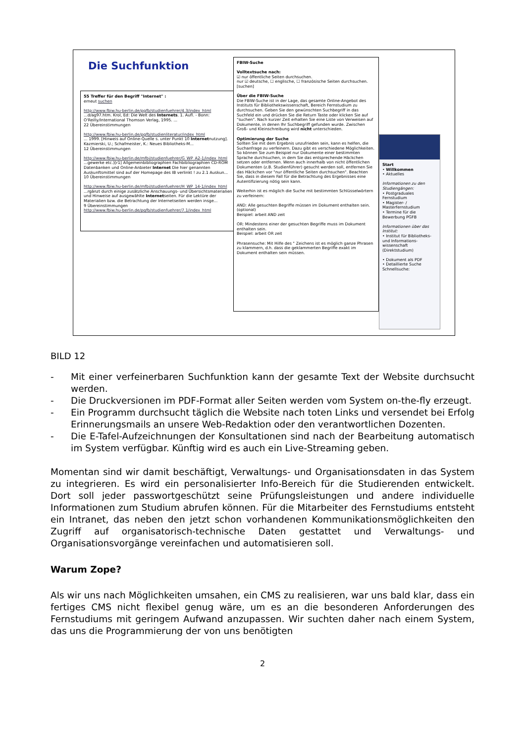Die Suchfunktion
55 Treffer für den Begriff "Internet" :
erneut suchen
http://www.fbiw.hu-berlin.de/pgfb/studienfuehrer/4.3/index_html
...d/ag97.htm. Krol, Ed: Die Welt des Internets. 1. Aufl. - Bonn: O'Reilly/International Thomson Verlag, 1995. ...
22 Übereinstimmungen
http://www.fbiw.hu-berlin.de/pgfb/studienliteratur/index_html
... 1999. [Hinweis auf Online-Quelle s. unter Punkt 10 Internetnutzung]. Kazmierski, U.; Schafmeister, K.: Neues Bibliotheks-M...
12 Übereinstimmungen
http://www.fbiw.hu-berlin.de/mfbi/studienfuehrer/G_WP_A2-1/index_html
...gewerke etc.)[r1] Allgemeinbibliographien Fachbibliographien CD-ROM Datenbanken und Online-Anbieter Internet Die hier genannten Auskunftsmittel sind auf der Homepage des IB verlinkt ! zu 2.1 Auskun...
10 Übereinstimmungen
http://www.fbiw.hu-berlin.de/mfbi/studienfuehrer/H_WP_14-1/index_html
...rgänzt durch einige zusätzliche Anschauungs- und Übersichtsmaterialien und Hinweise auf ausgewählte Internetseiten. Für die Lektüre der Materialien bzw. die Betrachtung der Internetseiten werden insge...
9 Übereinstimmungen
http://www.fbiw.hu-berlin.de/pgfb/studienfuehrer/7.1/index_html
FBIW-Suche
Volltextsuche nach:
☑ nur öffentliche Seiten durchsuchen.
nur ☑ deutsche, ☐ englische, ☐ französische Seiten durchsuchen.
[suchen]
Über die FBIW-Suche
Die FBIW-Suche ist in der Lage, das gesamte Online-Angebot des Instituts für Bibliothekswissenschaft, Bereich Fernstudium zu durchsuchen. Geben Sie den gewünschten Suchbegriff in das Suchfeld ein und drücken Sie die Return Taste oder klicken Sie auf "suchen". Nach kurzer Zeit erhalten Sie eine Liste von Verweisen auf Dokumente, in denen Ihr Suchbegriff gefunden wurde. Zwischen Groß- und Kleinschreibung wird nicht unterschieden.
Optimierung der Suche
Sollten Sie mit dem Ergebnis unzufrieden sein, kann es helfen, die Suchanfrage zu verfeinern. Dazu gibt es verschiedene Möglichkeiten. So können Sie zum Beispiel nur Dokumente einer bestimmten Sprache durchsuchen, in dem Sie das entsprechende Häckchen setzen oder entfernen. Wenn auch innerhalb von nicht öffentlichen Dokumenten (z.B. Studienführer) gesucht werden soll, entfernen Sie das Häckchen vor "nur öffentliche Seiten durchsuchen". Beachten Sie, dass in diesem Fall für die Betrachtung des Ergebnisses eine Autentifizierung nötig sein kann.
Weiterhin ist es möglich die Suche mit bestimmten Schlüsselwörtern zu verfeinern:
AND: Alle gesuchten Begriffe müssen im Dokument enthalten sein. (optional)
Beispiel: arbeit AND zeit
OR: Mindestens einer der gesuchten Begriffe muss im Dokument enthalten sein.
Beispiel: arbeit OR zeit
Phrasensuche: Mit Hilfe des " Zeichens ist es möglich ganze Phrasen zu klammern, d.h. dass die geklammerten Begriffe exakt im Dokument enthalten sein müssen.
Start
• Willkommen
• Aktuelles
Informationen zu den Studiengängen:
• Postgraduales Fernstudium
• Magister- / Masterfernstudium
• Termine für die Bewerbung PGFB
Informationen über das Institut:
• Institut für Bibliotheks- und Informations-wissenschaft (Direktstudium)
• Dokument als PDF
• Detaillierte Suche
Schnellsuche:
BILD 12
- Mit einer verfeinerbaren Suchfunktion kann der gesamte Text der Website durchsucht werden.
- Die Druckversionen im PDF-Format aller Seiten werden vom System on-the-fly erzeugt.
- Ein Programm durchsucht täglich die Website nach toten Links und versendet bei Erfolg Erinnerungsmails an unsere Web-Redaktion oder den verantwortlichen Dozenten.
- Die E-Tafel-Aufzeichnungen der Konsultationen sind nach der Bearbeitung automatisch im System verfügbar. Künftig wird es auch ein Live-Streaming geben.
Momentan sind wir damit beschäftigt, Verwaltungs- und Organisationsdaten in das System zu integrieren. Es wird ein personalisierter Info-Bereich für die Studierenden entwickelt. Dort soll jeder passwortgeschützt seine Prüfungsleistungen und andere individuelle Informationen zum Studium abrufen können. Für die Mitarbeiter des Fernstudiums entsteht ein Intranet, das neben den jetzt schon vorhandenen Kommunikationsmöglichkeiten den Zugriff auf organisatorisch-technische Daten gestattet und Verwaltungs- und Organisationsvorgänge vereinfachen und automatisieren soll.
Warum Zope?
Als wir uns nach Möglichkeiten umsahen, ein CMS zu realisieren, war uns bald klar, dass ein fertiges CMS nicht flexibel genug wäre, um es an die besonderen Anforderungen des Fernstudiums mit geringem Aufwand anzupassen. Wir suchten daher nach einem System, das uns die Programmierung der von uns benötigten
2